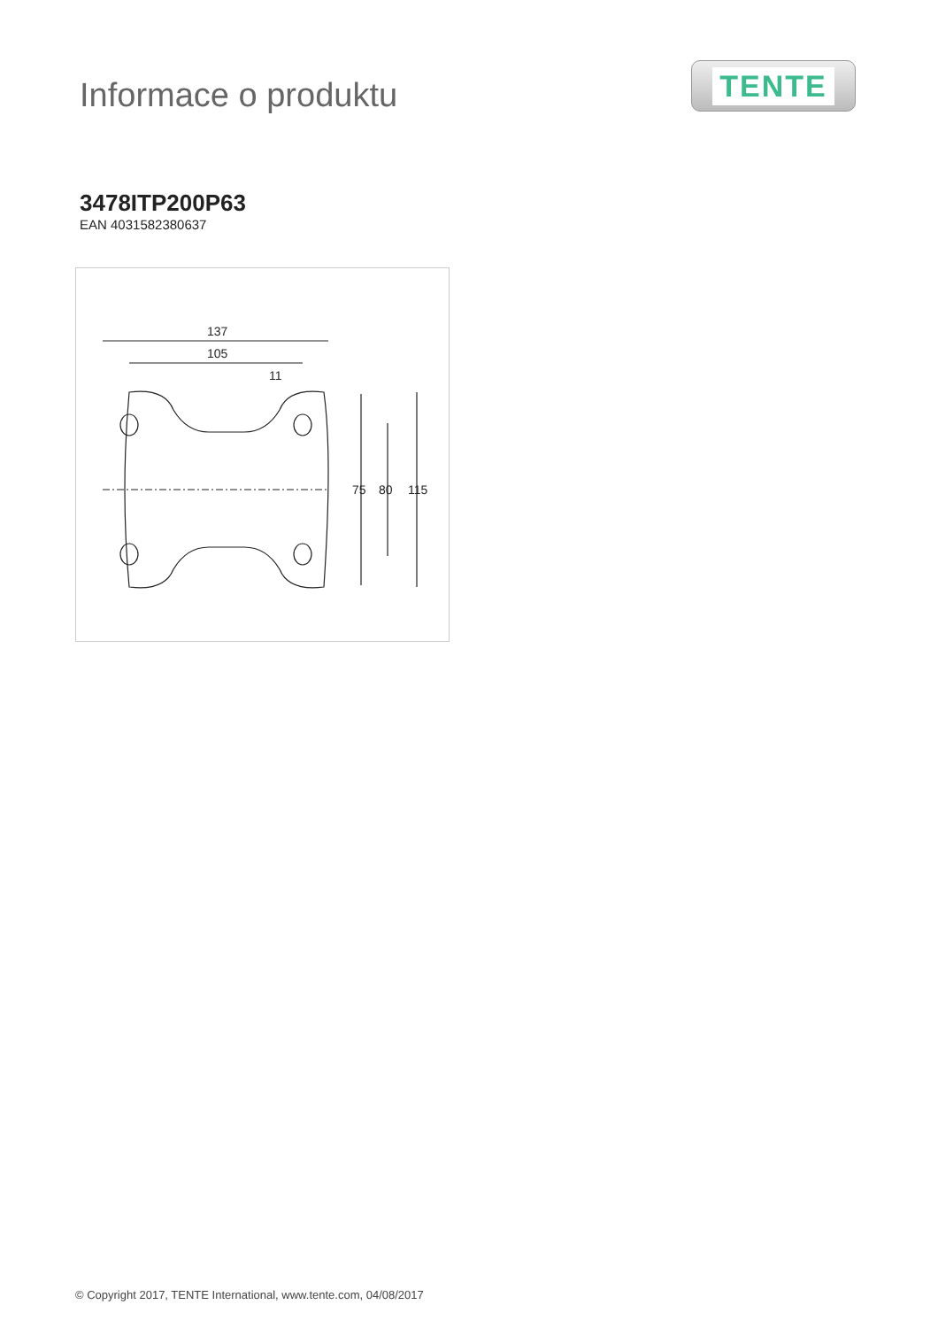Informace o produktu
TENTE
3478ITP200P63
EAN 4031582380637
137
105
11
75
80
115
© Copyright 2017, TENTE International, www.tente.com, 04/08/2017